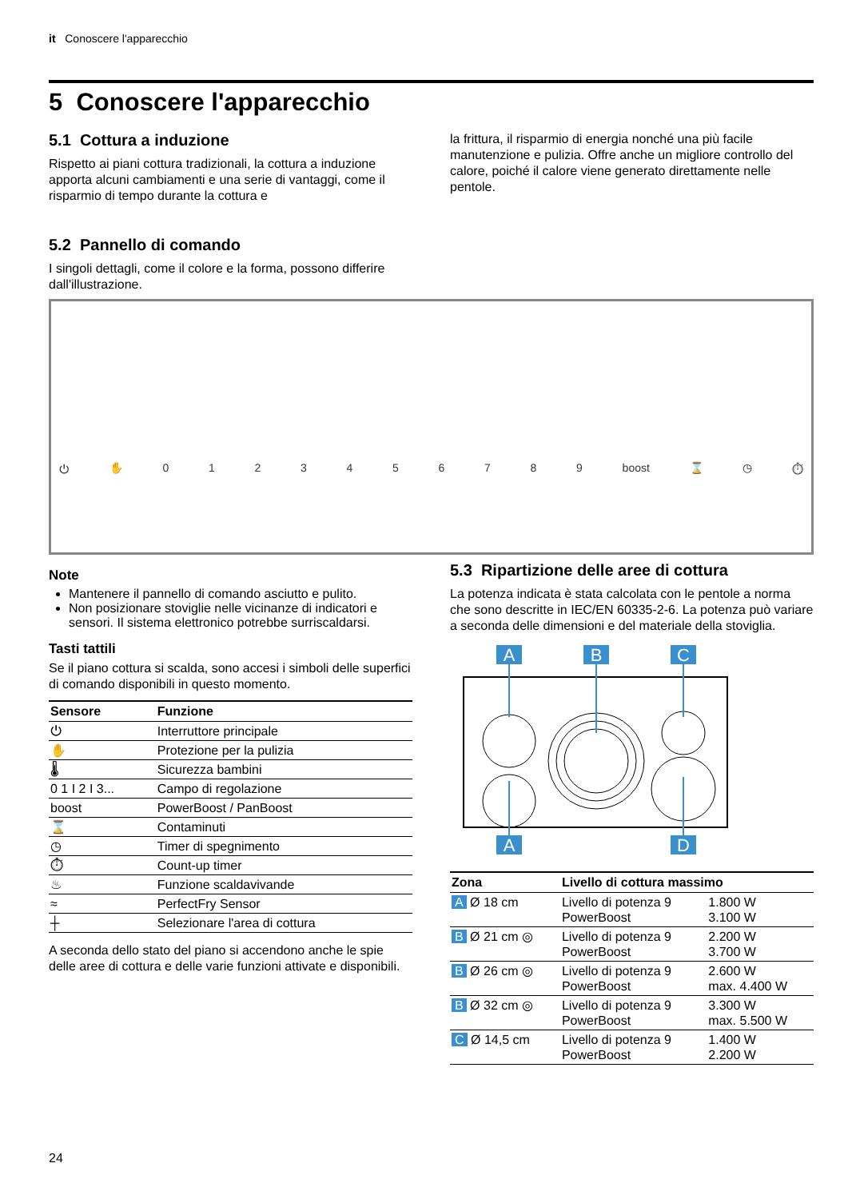it Conoscere l'apparecchio
5 Conoscere l'apparecchio
5.1 Cottura a induzione
Rispetto ai piani cottura tradizionali, la cottura a induzione apporta alcuni cambiamenti e una serie di vantaggi, come il risparmio di tempo durante la cottura e
la frittura, il risparmio di energia nonché una più facile manutenzione e pulizia. Offre anche un migliore controllo del calore, poiché il calore viene generato direttamente nelle pentole.
5.2 Pannello di comando
I singoli dettagli, come il colore e la forma, possono differire dall'illustrazione.
⏻ ✋ 0123456789 boost ⌛ ◷ ⏱
Note
Mantenere il pannello di comando asciutto e pulito.
Non posizionare stoviglie nelle vicinanze di indicatori e sensori. Il sistema elettronico potrebbe surriscaldarsi.
Tasti tattili
Se il piano cottura si scalda, sono accesi i simboli delle superfici di comando disponibili in questo momento.
| Sensore | Funzione |
| --- | --- |
| ⏻ | Interruttore principale |
| ✋ | Protezione per la pulizia |
| 🌡 | Sicurezza bambini |
| 0 1 I 2 I 3... | Campo di regolazione |
| boost | PowerBoost / PanBoost |
| ⌛ | Contaminuti |
| ◷ | Timer di spegnimento |
| ⏱ | Count-up timer |
| ♨ | Funzione scaldavivande |
| ≈ | PerfectFry Sensor |
| ┼ | Selezionare l'area di cottura |
A seconda dello stato del piano si accendono anche le spie delle aree di cottura e delle varie funzioni attivate e disponibili.
5.3 Ripartizione delle aree di cottura
La potenza indicata è stata calcolata con le pentole a norma che sono descritte in IEC/EN 60335-2-6. La potenza può variare a seconda delle dimensioni e del materiale della stoviglia.
A
B
C
A
D
| Zona | Livello di cottura massimo | |
| --- | --- | --- |
| A Ø 18 cm | Livello di potenza 9 PowerBoost | 1.800 W 3.100 W |
| B Ø 21 cm ◎ | Livello di potenza 9 PowerBoost | 2.200 W 3.700 W |
| B Ø 26 cm ◎ | Livello di potenza 9 PowerBoost | 2.600 W max. 4.400 W |
| B Ø 32 cm ◎ | Livello di potenza 9 PowerBoost | 3.300 W max. 5.500 W |
| C Ø 14,5 cm | Livello di potenza 9 PowerBoost | 1.400 W 2.200 W |
24